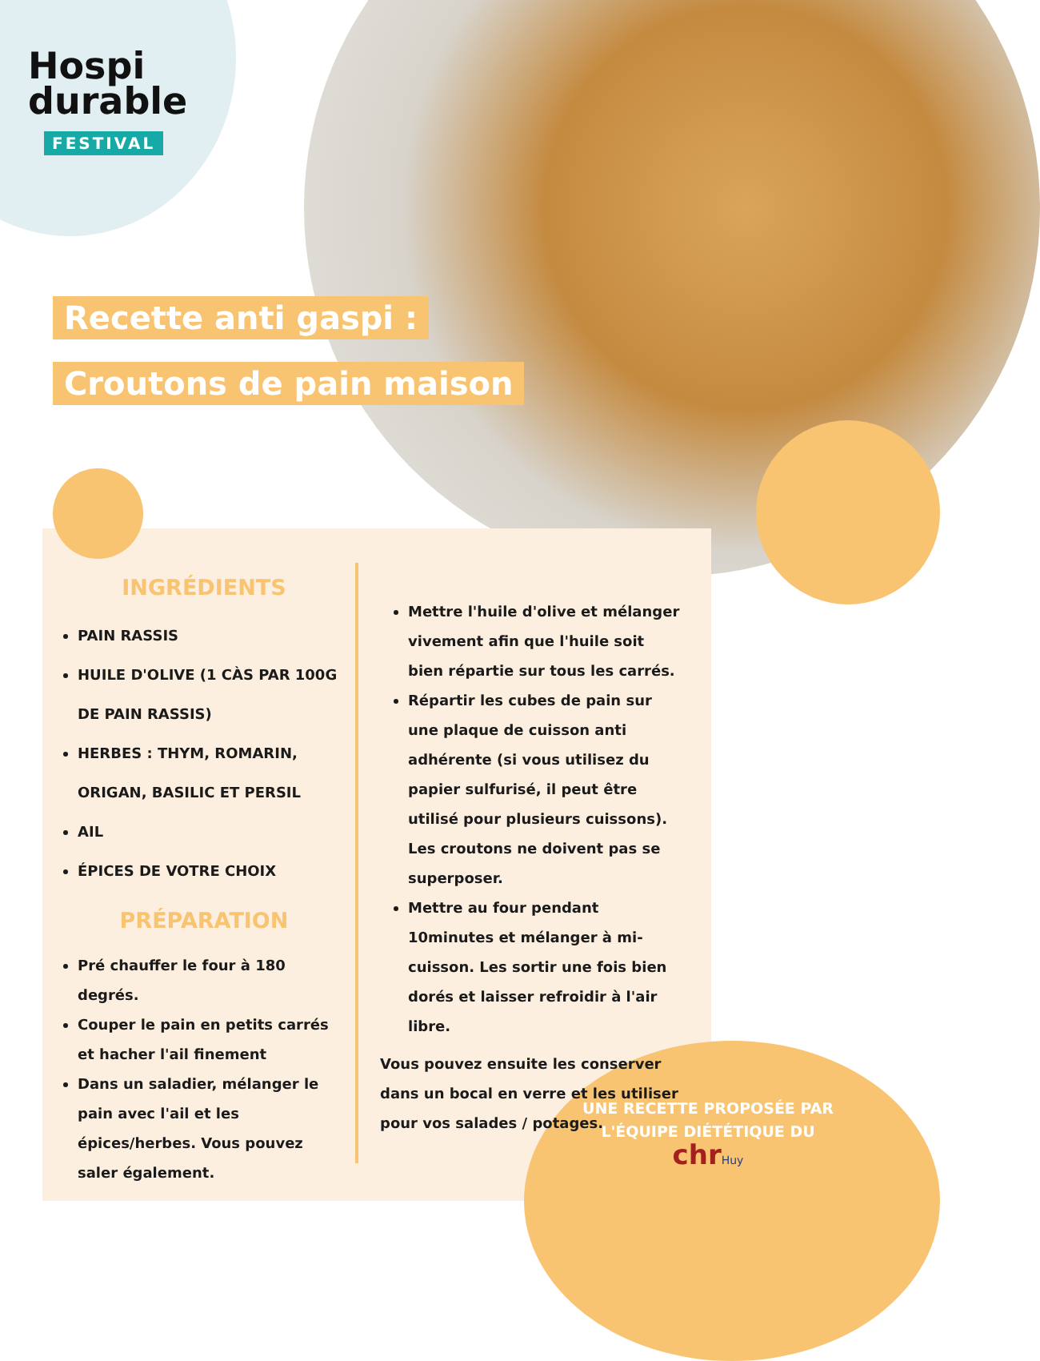Hospi
durable
FESTIVAL
Recette anti gaspi :
Croutons de pain maison
INGRÉDIENTS
PAIN RASSIS
HUILE D'OLIVE (1 CÀS PAR 100G DE PAIN RASSIS)
HERBES : THYM, ROMARIN, ORIGAN, BASILIC ET PERSIL
AIL
ÉPICES DE VOTRE CHOIX
PRÉPARATION
Pré chauffer le four à 180 degrés.
Couper le pain en petits carrés et hacher l'ail finement
Dans un saladier, mélanger le pain avec l'ail et les épices/herbes. Vous pouvez saler également.
Mettre l'huile d'olive et mélanger vivement afin que l'huile soit bien répartie sur tous les carrés.
Répartir les cubes de pain sur une plaque de cuisson anti adhérente (si vous utilisez du papier sulfurisé, il peut être utilisé pour plusieurs cuissons). Les croutons ne doivent pas se superposer.
Mettre au four pendant 10minutes et mélanger à mi-cuisson. Les sortir une fois bien dorés et laisser refroidir à l'air libre.
Vous pouvez ensuite les conserver dans un bocal en verre et les utiliser pour vos salades / potages.
UNE RECETTE PROPOSÉE PAR L'ÉQUIPE DIÉTÉTIQUE DU
chr Huy